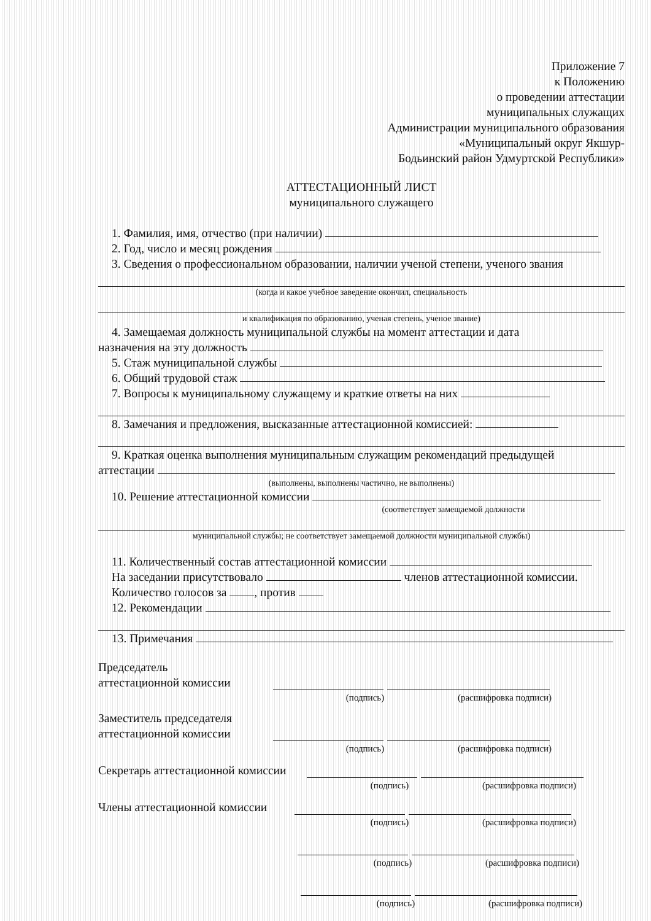Приложение 7
к Положению
о проведении аттестации
муниципальных служащих
Администрации муниципального образования
«Муниципальный округ Якшур-
Бодьинский район Удмуртской Республики»
АТТЕСТАЦИОННЫЙ ЛИСТ
муниципального служащего
1. Фамилия, имя, отчество (при наличии)
2. Год, число и месяц рождения
3. Сведения о профессиональном образовании, наличии ученой степени, ученого звания
(когда и какое учебное заведение окончил, специальность
и квалификация по образованию, ученая степень, ученое звание)
4. Замещаемая должность муниципальной службы на момент аттестации и дата
назначения на эту должность
5. Стаж муниципальной службы
6. Общий трудовой стаж
7. Вопросы к муниципальному служащему и краткие ответы на них
8. Замечания и предложения, высказанные аттестационной комиссией:
9. Краткая оценка выполнения муниципальным служащим рекомендаций предыдущей
аттестации
(выполнены, выполнены частично, не выполнены)
10. Решение аттестационной комиссии
(соответствует замещаемой должности
муниципальной службы; не соответствует замещаемой должности муниципальной службы)
11. Количественный состав аттестационной комиссии
На заседании присутствовало членов аттестационной комиссии.
Количество голосов за , против
12. Рекомендации
13. Примечания
Председатель
аттестационной комиссии
(подпись) (расшифровка подписи)
Заместитель председателя
аттестационной комиссии
(подпись) (расшифровка подписи)
Секретарь аттестационной комиссии
(подпись) (расшифровка подписи)
Члены аттестационной комиссии
(подпись) (расшифровка подписи)
(подпись) (расшифровка подписи)
(подпись) (расшифровка подписи)